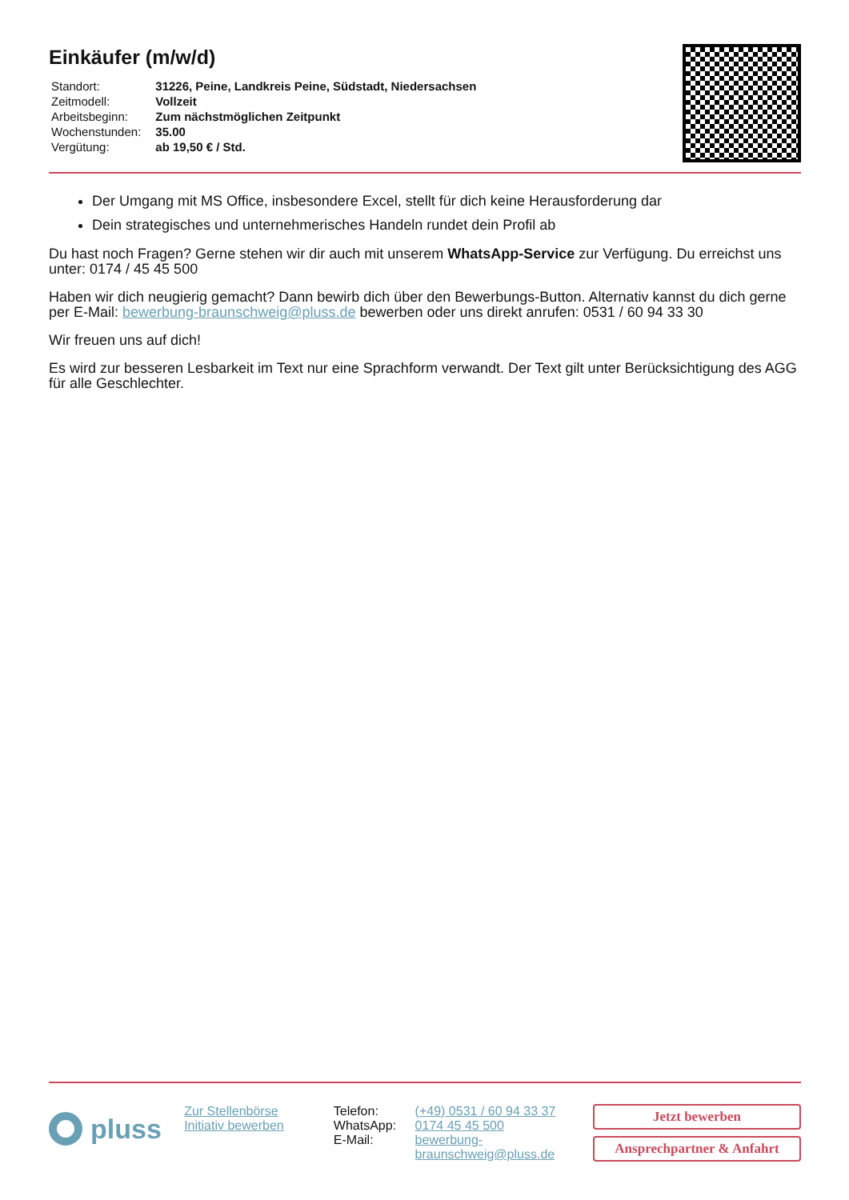Einkäufer (m/w/d)
| Standort: | 31226, Peine, Landkreis Peine, Südstadt, Niedersachsen |
| Zeitmodell: | Vollzeit |
| Arbeitsbeginn: | Zum nächstmöglichen Zeitpunkt |
| Wochenstunden: | 35.00 |
| Vergütung: | ab 19,50 € / Std. |
Der Umgang mit MS Office, insbesondere Excel, stellt für dich keine Herausforderung dar
Dein strategisches und unternehmerisches Handeln rundet dein Profil ab
Du hast noch Fragen? Gerne stehen wir dir auch mit unserem WhatsApp-Service zur Verfügung. Du erreichst uns unter: 0174 / 45 45 500
Haben wir dich neugierig gemacht? Dann bewirb dich über den Bewerbungs-Button. Alternativ kannst du dich gerne per E-Mail: bewerbung-braunschweig@pluss.de bewerben oder uns direkt anrufen: 0531 / 60 94 33 30
Wir freuen uns auf dich!
Es wird zur besseren Lesbarkeit im Text nur eine Sprachform verwandt. Der Text gilt unter Berücksichtigung des AGG für alle Geschlechter.
pluss
Zur Stellenbörse
Initiativ bewerben
| Telefon: | (+49) 0531 / 60 94 33 37 |
| WhatsApp: | 0174 45 45 500 |
| E-Mail: | bewerbung- braunschweig@pluss.de |
Jetzt bewerben
Ansprechpartner & Anfahrt